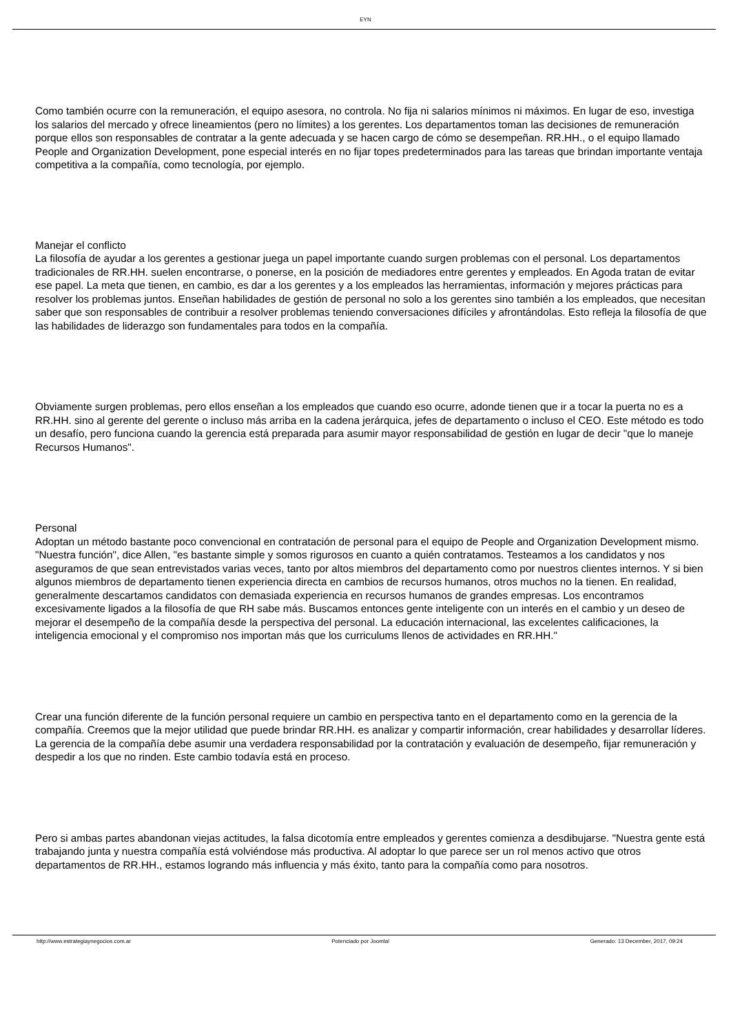EYN
Como también ocurre con la remuneración, el equipo asesora, no controla. No fija ni salarios mínimos ni máximos. En lugar de eso, investiga los salarios del mercado y ofrece lineamientos (pero no límites) a los gerentes. Los departamentos toman las decisiones de remuneración porque ellos son responsables de contratar a la gente adecuada y se hacen cargo de cómo se desempeñan. RR.HH., o el equipo llamado People and Organization Development, pone especial interés en no fijar topes predeterminados para las tareas que brindan importante ventaja competitiva a la compañía, como tecnología, por ejemplo.
Manejar el conflicto
La filosofía de ayudar a los gerentes a gestionar juega un papel importante cuando surgen problemas con el personal. Los departamentos tradicionales de RR.HH. suelen encontrarse, o ponerse, en la posición de mediadores entre gerentes y empleados. En Agoda tratan de evitar ese papel. La meta que tienen, en cambio, es dar a los gerentes y a los empleados las herramientas, información y mejores prácticas para resolver los problemas juntos. Enseñan habilidades de gestión de personal no solo a los gerentes sino también a los empleados, que necesitan saber que son responsables de contribuir a resolver problemas teniendo conversaciones difíciles y afrontándolas. Esto refleja la filosofía de que las habilidades de liderazgo son fundamentales para todos en la compañía.
Obviamente surgen problemas, pero ellos enseñan a los empleados que cuando eso ocurre, adonde tienen que ir a tocar la puerta no es a RR.HH. sino al gerente del gerente o incluso más arriba en la cadena jerárquica, jefes de departamento o incluso el CEO. Este método es todo un desafío, pero funciona cuando la gerencia está preparada para asumir mayor responsabilidad de gestión en lugar de decir "que lo maneje Recursos Humanos".
Personal
Adoptan un método bastante poco convencional en contratación de personal para el equipo de People and Organization Development mismo. "Nuestra función", dice Allen, "es bastante simple y somos rigurosos en cuanto a quién contratamos. Testeamos a los candidatos y nos aseguramos de que sean entrevistados varias veces, tanto por altos miembros del departamento como por nuestros clientes internos. Y si bien algunos miembros de departamento tienen experiencia directa en cambios de recursos humanos, otros muchos no la tienen. En realidad, generalmente descartamos candidatos con demasiada experiencia en recursos humanos de grandes empresas. Los encontramos excesivamente ligados a la filosofía de que RH sabe más. Buscamos entonces gente inteligente con un interés en el cambio y un deseo de mejorar el desempeño de la compañía desde la perspectiva del personal. La educación internacional, las excelentes calificaciones, la inteligencia emocional y el compromiso nos importan más que los curriculums llenos de actividades en RR.HH."
Crear una función diferente de la función personal requiere un cambio en perspectiva tanto en el departamento como en la gerencia de la compañía. Creemos que la mejor utilidad que puede brindar RR.HH. es analizar y compartir información, crear habilidades y desarrollar líderes. La gerencia de la compañía debe asumir una verdadera responsabilidad por la contratación y evaluación de desempeño, fijar remuneración y despedir a los que no rinden. Este cambio todavía está en proceso.
Pero si ambas partes abandonan viejas actitudes, la falsa dicotomía entre empleados y gerentes comienza a desdibujarse. "Nuestra gente está trabajando junta y nuestra compañía está volviéndose más productiva. Al adoptar lo que parece ser un rol menos activo que otros departamentos de RR.HH., estamos logrando más influencia y más éxito, tanto para la compañía como para nosotros.
http://www.estrategiaynegocios.com.ar Potenciado por Joomla! Generado: 13 December, 2017, 09:24